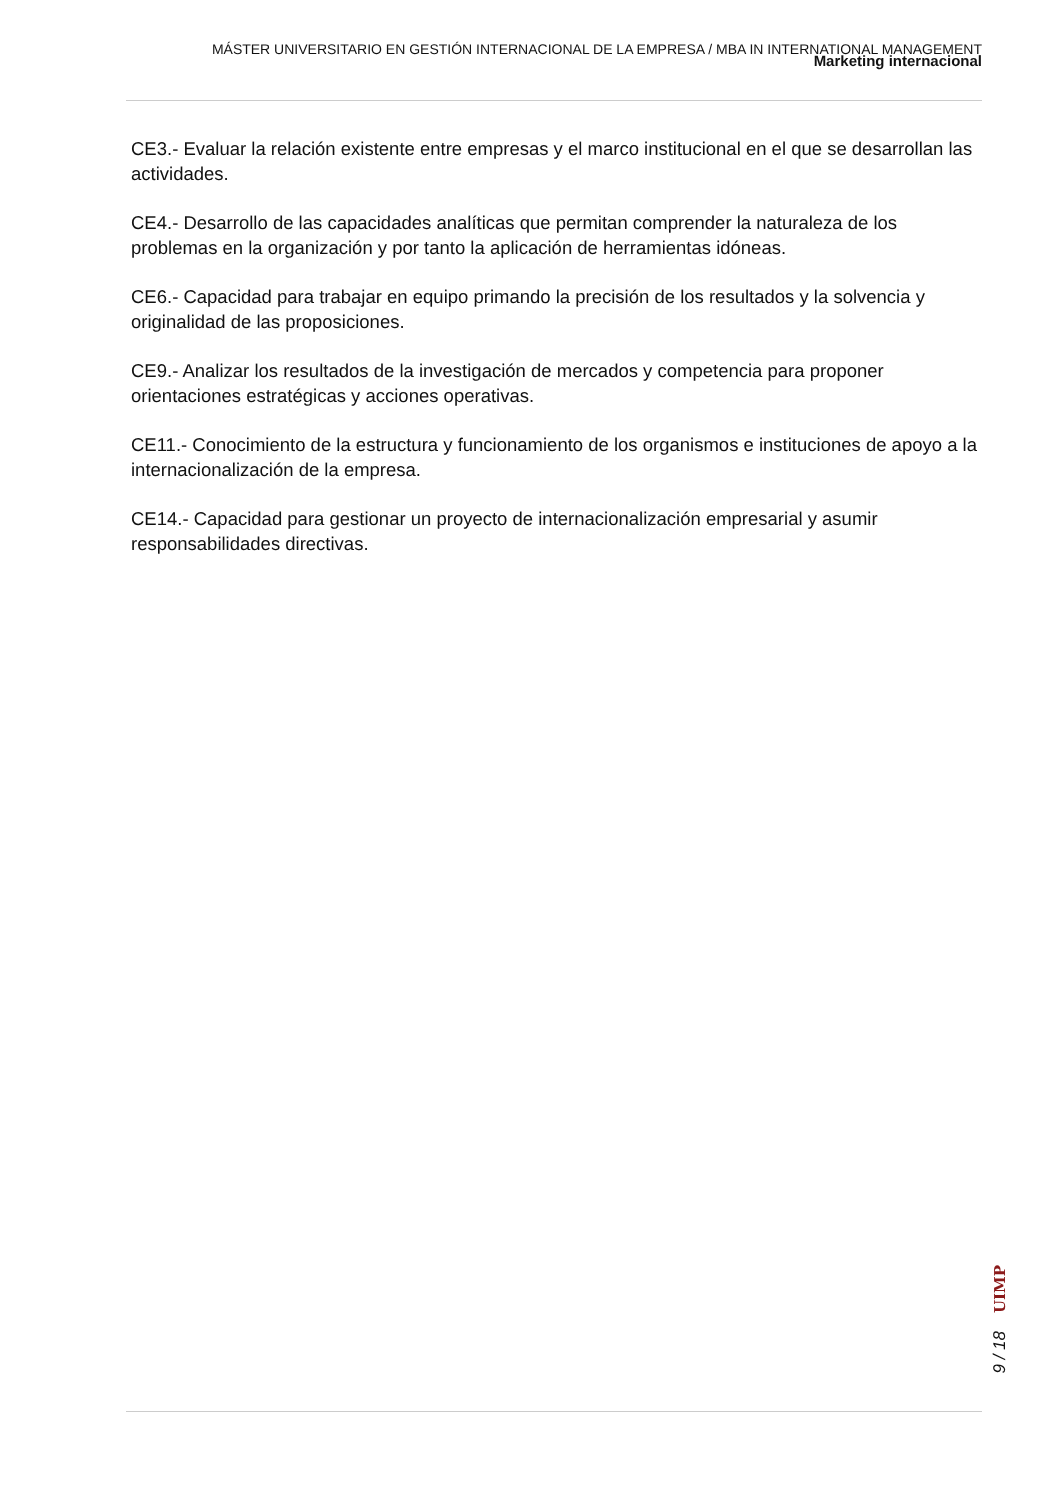MÁSTER UNIVERSITARIO EN GESTIÓN INTERNACIONAL DE LA EMPRESA / MBA IN INTERNATIONAL MANAGEMENT
Marketing internacional
CE3.- Evaluar la relación existente entre empresas y el marco institucional en el que se desarrollan las actividades.
CE4.- Desarrollo de las capacidades analíticas que permitan comprender la naturaleza de los problemas en la organización y por tanto la aplicación de herramientas idóneas.
CE6.- Capacidad para trabajar en equipo primando la precisión de los resultados y la solvencia y originalidad de las proposiciones.
CE9.- Analizar los resultados de la investigación de mercados y competencia para proponer orientaciones estratégicas y acciones operativas.
CE11.- Conocimiento de la estructura y funcionamiento de los organismos e instituciones de apoyo a la internacionalización de la empresa.
CE14.- Capacidad para gestionar un proyecto de internacionalización empresarial y asumir responsabilidades directivas.
UIMP
9 / 18